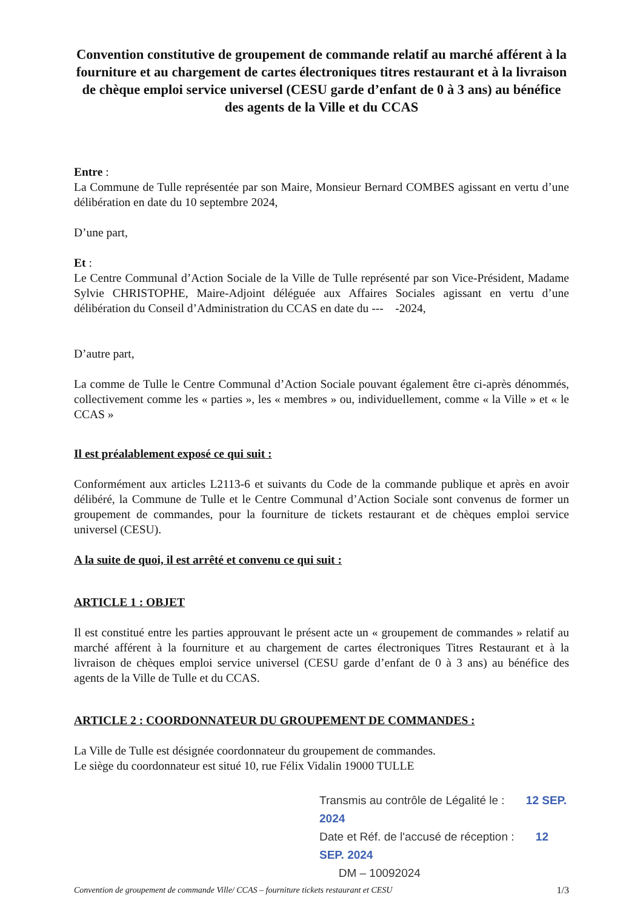Convention constitutive de groupement de commande relatif au marché afférent à la fourniture et au chargement de cartes électroniques titres restaurant et à la livraison de chèque emploi service universel (CESU garde d’enfant de 0 à 3 ans) au bénéfice des agents de la Ville et du CCAS
Entre :
La Commune de Tulle représentée par son Maire, Monsieur Bernard COMBES agissant en vertu d’une délibération en date du 10 septembre 2024,
D’une part,
Et :
Le Centre Communal d’Action Sociale de la Ville de Tulle représenté par son Vice-Président, Madame Sylvie CHRISTOPHE, Maire-Adjoint déléguée aux Affaires Sociales agissant en vertu d’une délibération du Conseil d’Administration du CCAS en date du --- -2024,
D’autre part,
La comme de Tulle le Centre Communal d’Action Sociale pouvant également être ci-après dénommés, collectivement comme les « parties », les « membres » ou, individuellement, comme « la Ville » et « le CCAS »
Il est préalablement exposé ce qui suit :
Conformément aux articles L2113-6 et suivants du Code de la commande publique et après en avoir délibéré, la Commune de Tulle et le Centre Communal d’Action Sociale sont convenus de former un groupement de commandes, pour la fourniture de tickets restaurant et de chèques emploi service universel (CESU).
A la suite de quoi, il est arrêté et convenu ce qui suit :
ARTICLE 1 : OBJET
Il est constitué entre les parties approuvant le présent acte un « groupement de commandes » relatif au marché afférent à la fourniture et au chargement de cartes électroniques Titres Restaurant et à la livraison de chèques emploi service universel (CESU garde d’enfant de 0 à 3 ans) au bénéfice des agents de la Ville de Tulle et du CCAS.
ARTICLE 2 : COORDONNATEUR DU GROUPEMENT DE COMMANDES :
La Ville de Tulle est désignée coordonnateur du groupement de commandes.
Le siège du coordonnateur est situé 10, rue Félix Vidalin 19000 TULLE
Transmis au contrôle de Légalité le : 12 SEP. 2024
Date et Réf. de l'accusé de réception : 12 SEP. 2024
DM – 10092024
Convention de groupement de commande Ville/ CCAS – fourniture tickets restaurant et CESU 1/3